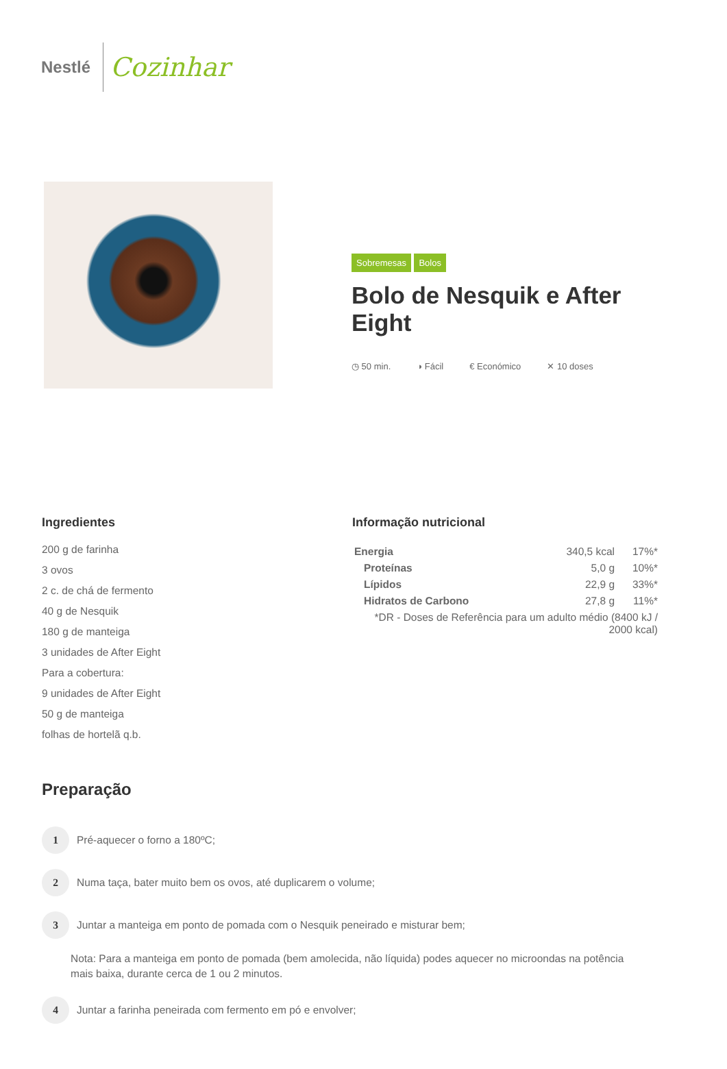Nestlé Cozinhar
Sobremesas Bolos
Bolo de Nesquik e After Eight
◷ 50 min. ◑ Fácil € Económico ✕ 10 doses
Ingredientes
200 g de farinha
3 ovos
2 c. de chá de fermento
40 g de Nesquik
180 g de manteiga
3 unidades de After Eight
Para a cobertura:
9 unidades de After Eight
50 g de manteiga
folhas de hortelã q.b.
Informação nutricional
| Energia | 340,5 kcal | 17%* |
| Proteínas | 5,0 g | 10%* |
| Lípidos | 22,9 g | 33%* |
| Hidratos de Carbono | 27,8 g | 11%* |
| *DR - Doses de Referência para um adulto médio (8400 kJ / 2000 kcal) | | |
Preparação
1 Pré-aquecer o forno a 180ºC;
2 Numa taça, bater muito bem os ovos, até duplicarem o volume;
3 Juntar a manteiga em ponto de pomada com o Nesquik peneirado e misturar bem;
Nota: Para a manteiga em ponto de pomada (bem amolecida, não líquida) podes aquecer no microondas na potência mais baixa, durante cerca de 1 ou 2 minutos.
4 Juntar a farinha peneirada com fermento em pó e envolver;